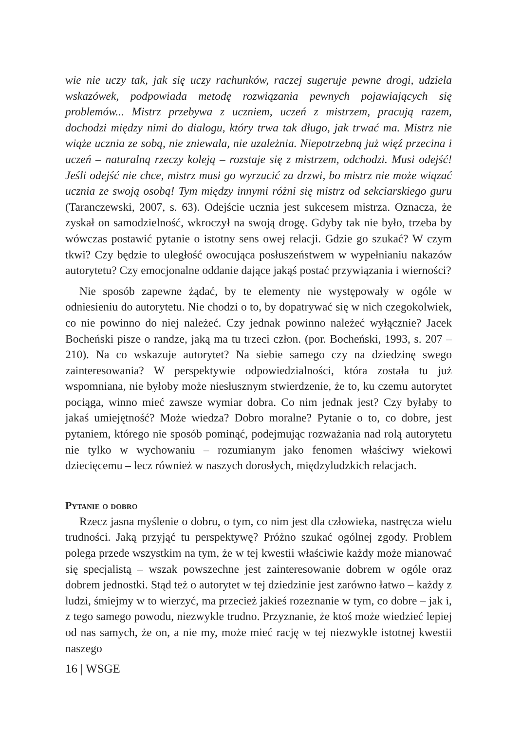wie nie uczy tak, jak się uczy rachunków, raczej sugeruje pewne drogi, udziela wskazówek, podpowiada metodę rozwiązania pewnych pojawiających się problemów... Mistrz przebywa z uczniem, uczeń z mistrzem, pracują razem, dochodzi między nimi do dialogu, który trwa tak długo, jak trwać ma. Mistrz nie wiąże ucznia ze sobą, nie zniewala, nie uzależnia. Niepotrzebną już więź przecina i uczeń – naturalną rzeczy koleją – rozstaje się z mistrzem, odchodzi. Musi odejść! Jeśli odejść nie chce, mistrz musi go wyrzucić za drzwi, bo mistrz nie może wiązać ucznia ze swoją osobą! Tym między innymi różni się mistrz od sekciarskiego guru (Taranczewski, 2007, s. 63). Odejście ucznia jest sukcesem mistrza. Oznacza, że zyskał on samodzielność, wkroczył na swoją drogę. Gdyby tak nie było, trzeba by wówczas postawić pytanie o istotny sens owej relacji. Gdzie go szukać? W czym tkwi? Czy będzie to uległość owocująca posłuszeństwem w wypełnianiu nakazów autorytetu? Czy emocjonalne oddanie dające jakąś postać przywiązania i wierności?
Nie sposób zapewne żądać, by te elementy nie występowały w ogóle w odniesieniu do autorytetu. Nie chodzi o to, by dopatrywać się w nich czegokolwiek, co nie powinno do niej należeć. Czy jednak powinno należeć wyłącznie? Jacek Bocheński pisze o randze, jaką ma tu trzeci człon. (por. Bocheński, 1993, s. 207 – 210). Na co wskazuje autorytet? Na siebie samego czy na dziedzinę swego zainteresowania? W perspektywie odpowiedzialności, która została tu już wspomniana, nie byłoby może niesłusznym stwierdzenie, że to, ku czemu autorytet pociąga, winno mieć zawsze wymiar dobra. Co nim jednak jest? Czy byłaby to jakaś umiejętność? Może wiedza? Dobro moralne? Pytanie o to, co dobre, jest pytaniem, którego nie sposób pominąć, podejmując rozważania nad rolą autorytetu nie tylko w wychowaniu – rozumianym jako fenomen właściwy wiekowi dziecięcemu – lecz również w naszych dorosłych, międzyludzkich relacjach.
Pytanie o dobro
Rzecz jasna myślenie o dobru, o tym, co nim jest dla człowieka, nastręcza wielu trudności. Jaką przyjąć tu perspektywę? Próżno szukać ogólnej zgody. Problem polega przede wszystkim na tym, że w tej kwestii właściwie każdy może mianować się specjalistą – wszak powszechne jest zainteresowanie dobrem w ogóle oraz dobrem jednostki. Stąd też o autorytet w tej dziedzinie jest zarówno łatwo – każdy z ludzi, śmiejmy w to wierzyć, ma przecież jakieś rozeznanie w tym, co dobre – jak i, z tego samego powodu, niezwykle trudno. Przyznanie, że ktoś może wiedzieć lepiej od nas samych, że on, a nie my, może mieć rację w tej niezwykle istotnej kwestii naszego
16 | WSGE